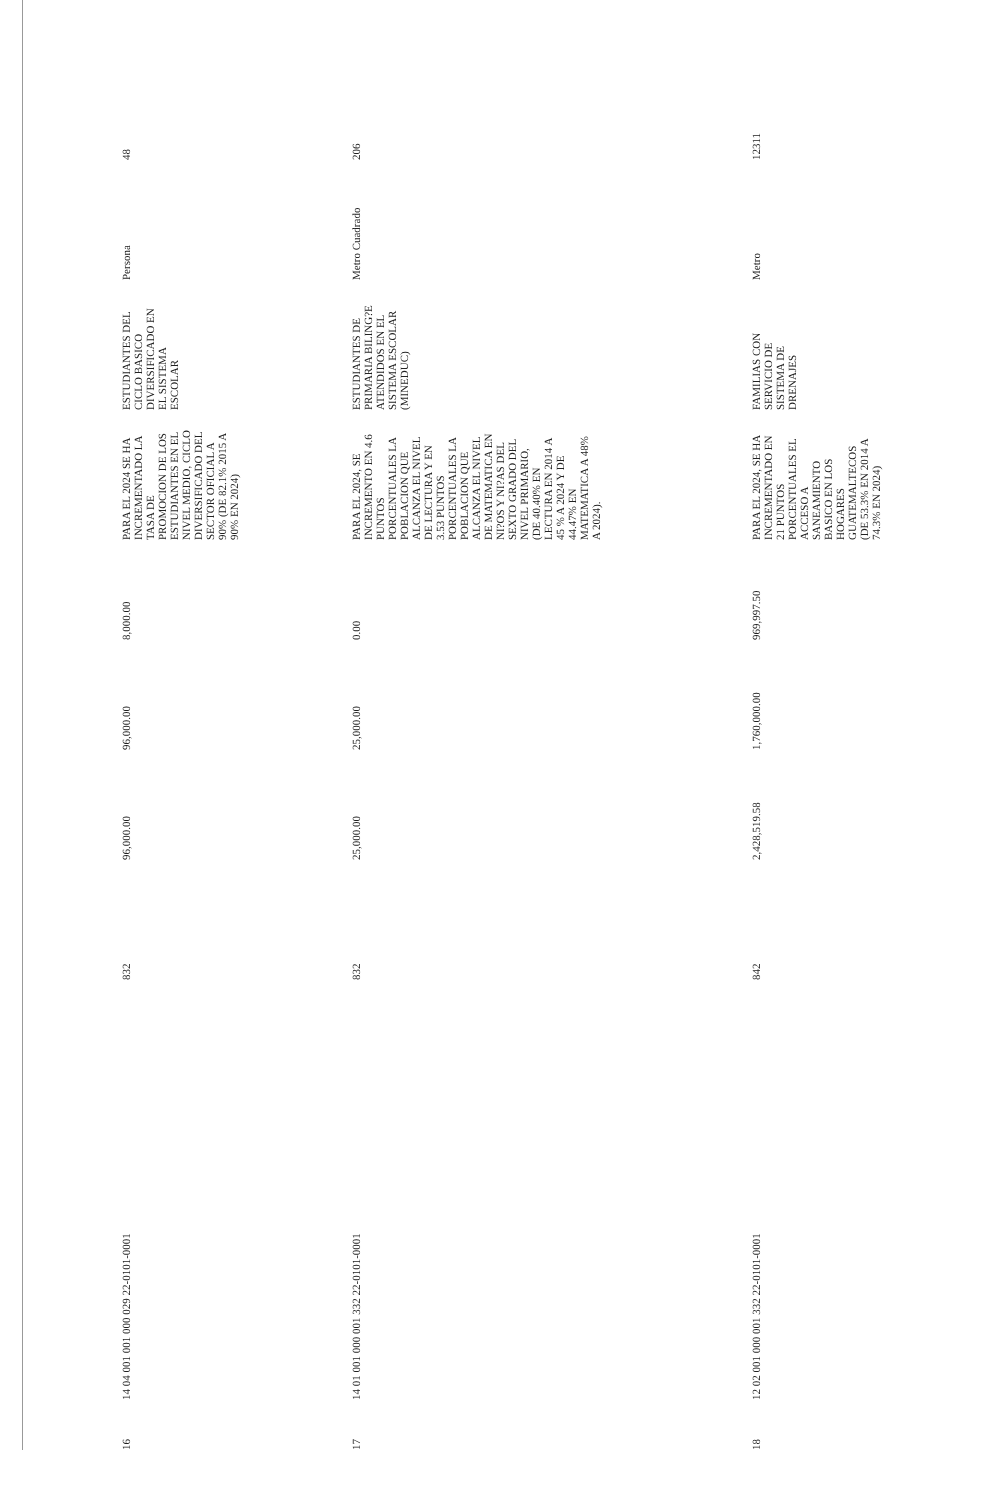| 16 | 14 04 001 001 000 029 22-0101-0001 | 832 | 96,000.00 | 96,000.00 | 8,000.00 | PARA EL 2024 SE HA INCREMENTADO LA TASA DE PROMOCION DE LOS ESTUDIANTES EN EL NIVEL MEDIO, CICLO DIVERSIFICADO DEL SECTOR OFICIAL A 90% (DE 82.1% 2015 A 90% EN 2024) | ESTUDIANTES DEL CICLO BASICO DIVERSIFICADO EN EL SISTEMA ESCOLAR | Persona | 48 |
| 17 | 14 01 001 000 001 332 22-0101-0001 | 832 | 25,000.00 | 25,000.00 | 0.00 | PARA EL 2024, SE INCREMENTO EN 4.6 PUNTOS PORCENTUALES LA POBLACION QUE ALCANZA EL NIVEL DE LECTURA Y EN 3.53 PUNTOS PORCENTUALES LA POBLACION QUE ALCANZA EL NIVEL DE MATEMATICA EN NI?OS Y NI?AS DEL SEXTO GRADO DEL NIVEL PRIMARIO, (DE 40.40% EN LECTURA EN 2014 A 45 % A 2024 Y DE 44.47% EN MATEMATICA A 48% A 2024). | ESTUDIANTES DE PRIMARIA BILING?E ATENDIDOS EN EL SISTEMA ESCOLAR (MINEDUC) | Metro Cuadrado | 206 |
| 18 | 12 02 001 000 001 332 22-0101-0001 | 842 | 2,428,519.58 | 1,760,000.00 | 969,997.50 | PARA EL 2024, SE HA INCREMENTADO EN 21 PUNTOS PORCENTUALES EL ACCESO A SANEAMIENTO BASICO EN LOS HOGARES GUATEMALTECOS (DE 53.3% EN 2014 A 74.3% EN 2024) | FAMILIAS CON SERVICIO DE SISTEMA DE DRENAJES | Metro | 12311 |